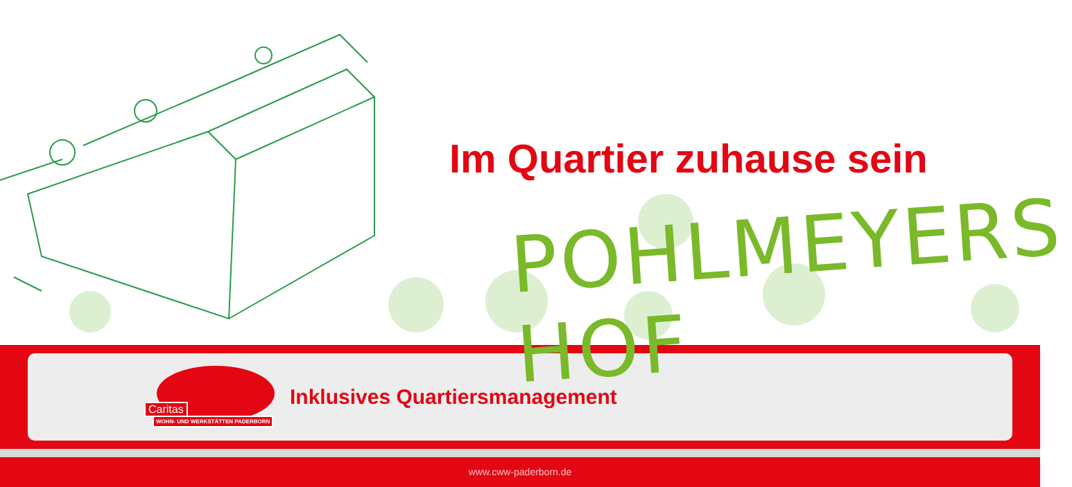Im Quartier zuhause sein
POHLMEYERS HOF
Caritas
WOHN- UND WERKSTÄTTEN PADERBORN
Inklusives Quartiersmanagement
www.cww-paderborn.de